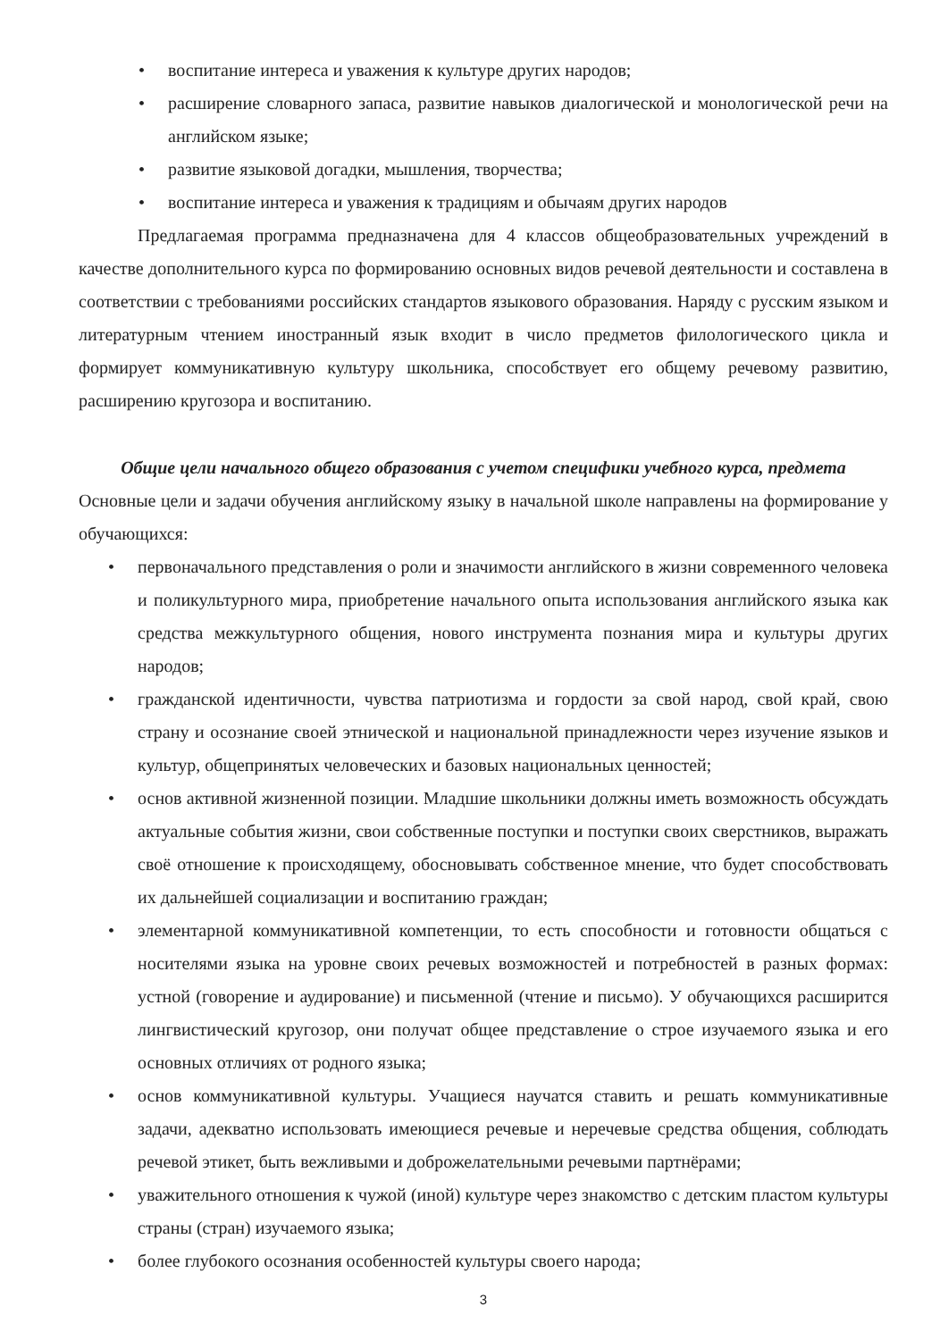• воспитание интереса и уважения к культуре других народов;
• расширение словарного запаса, развитие навыков диалогической и монологической речи на английском языке;
• развитие языковой догадки, мышления, творчества;
• воспитание интереса и уважения к традициям и обычаям других народов
Предлагаемая программа предназначена для 4 классов общеобразовательных учреждений в качестве дополнительного курса по формированию основных видов речевой деятельности и составлена в соответствии с требованиями российских стандартов языкового образования. Наряду с русским языком и литературным чтением иностранный язык входит в число предметов филологического цикла и формирует коммуникативную культуру школьника, способствует его общему речевому развитию, расширению кругозора и воспитанию.
Общие цели начального общего образования с учетом специфики учебного курса, предмета
Основные цели и задачи обучения английскому языку в начальной школе направлены на формирование у обучающихся:
• первоначального представления о роли и значимости английского в жизни современного человека и поликультурного мира, приобретение начального опыта использования английского языка как средства межкультурного общения, нового инструмента познания мира и культуры других народов;
• гражданской идентичности, чувства патриотизма и гордости за свой народ, свой край, свою страну и осознание своей этнической и национальной принадлежности через изучение языков и культур, общепринятых человеческих и базовых национальных ценностей;
• основ активной жизненной позиции. Младшие школьники должны иметь возможность обсуждать актуальные события жизни, свои собственные поступки и поступки своих сверстников, выражать своё отношение к происходящему, обосновывать собственное мнение, что будет способствовать их дальнейшей социализации и воспитанию граждан;
• элементарной коммуникативной компетенции, то есть способности и готовности общаться с носителями языка на уровне своих речевых возможностей и потребностей в разных формах: устной (говорение и аудирование) и письменной (чтение и письмо). У обучающихся расширится лингвистический кругозор, они получат общее представление о строе изучаемого языка и его основных отличиях от родного языка;
• основ коммуникативной культуры. Учащиеся научатся ставить и решать коммуникативные задачи, адекватно использовать имеющиеся речевые и неречевые средства общения, соблюдать речевой этикет, быть вежливыми и доброжелательными речевыми партнёрами;
• уважительного отношения к чужой (иной) культуре через знакомство с детским пластом культуры страны (стран) изучаемого языка;
• более глубокого осознания особенностей культуры своего народа;
3